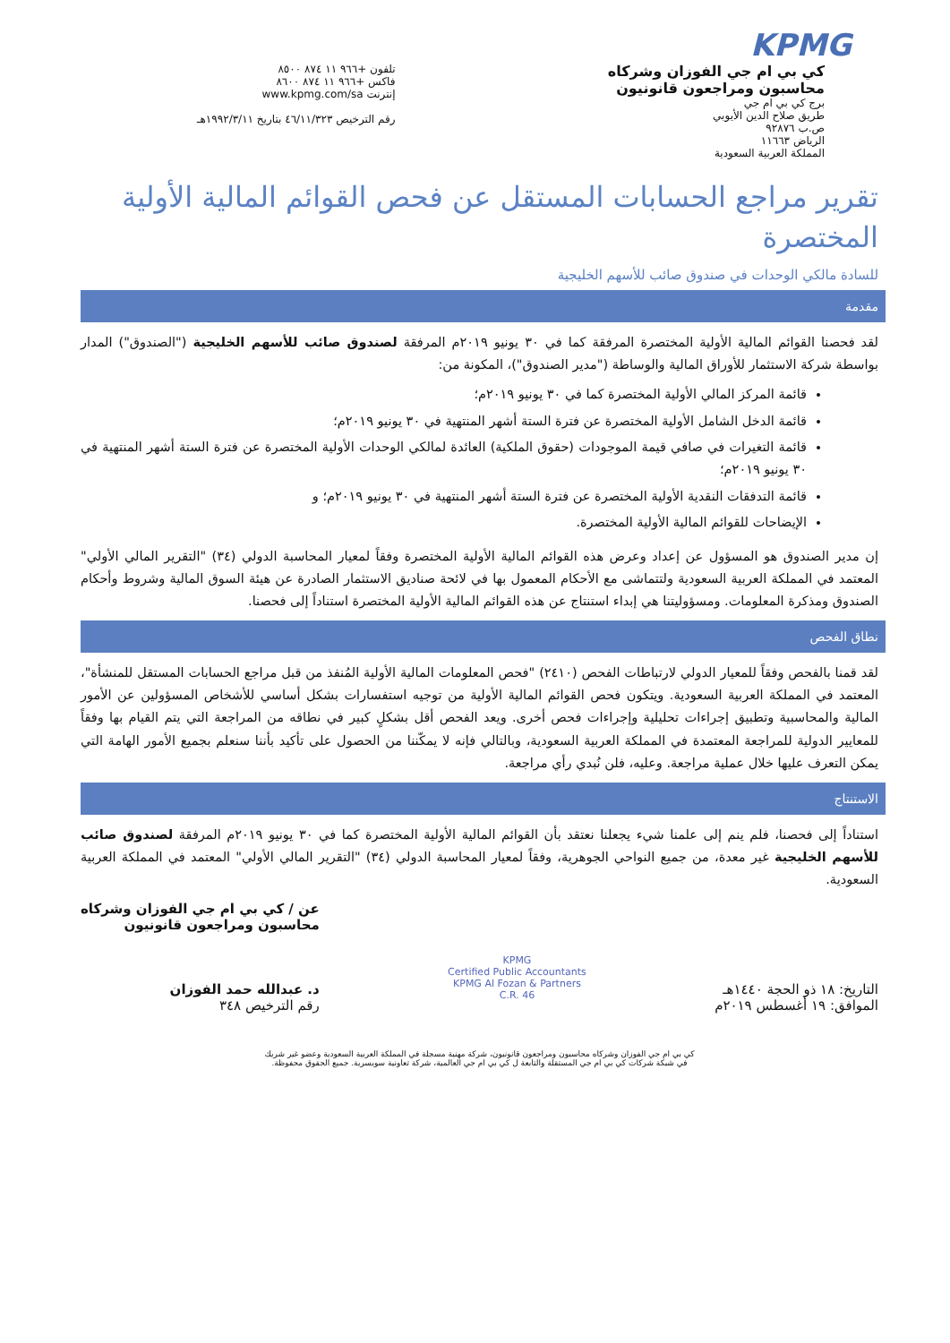KPMG
كي بي ام جي الفوزان وشركاه
محاسبون ومراجعون قانونيون
برج كي بي ام جي
طريق صلاح الدين الأيوبي
ص.ب ٩٢٨٧٦
الرياض ١١٦٦٣
المملكة العربية السعودية
تلفون +٩٦٦ ١١ ٨٧٤ ٨٥٠٠
فاكس +٩٦٦ ١١ ٨٧٤ ٨٦٠٠
إنترنت www.kpmg.com/sa
رقم الترخيص ٤٦/١١/٣٢٣ بتاريخ ١٩٩٢/٣/١١هـ
تقرير مراجع الحسابات المستقل عن فحص القوائم المالية الأولية المختصرة
للسادة مالكي الوحدات في صندوق صائب للأسهم الخليجية
مقدمة
لقد فحصنا القوائم المالية الأولية المختصرة المرفقة كما في ٣٠ يونيو ٢٠١٩م المرفقة لصندوق صائب للأسهم الخليجية ("الصندوق") المدار بواسطة شركة الاستثمار للأوراق المالية والوساطة ("مدير الصندوق")، المكونة من:
قائمة المركز المالي الأولية المختصرة كما في ٣٠ يونيو ٢٠١٩م؛
قائمة الدخل الشامل الأولية المختصرة عن فترة الستة أشهر المنتهية في ٣٠ يونيو ٢٠١٩م؛
قائمة التغيرات في صافي قيمة الموجودات (حقوق الملكية) العائدة لمالكي الوحدات الأولية المختصرة عن فترة الستة أشهر المنتهية في ٣٠ يونيو ٢٠١٩م؛
قائمة التدفقات النقدية الأولية المختصرة عن فترة الستة أشهر المنتهية في ٣٠ يونيو ٢٠١٩م؛ و
الإيضاحات للقوائم المالية الأولية المختصرة.
إن مدير الصندوق هو المسؤول عن إعداد وعرض هذه القوائم المالية الأولية المختصرة وفقاً لمعيار المحاسبة الدولي (٣٤) "التقرير المالي الأولي" المعتمد في المملكة العربية السعودية ولتتماشى مع الأحكام المعمول بها في لائحة صناديق الاستثمار الصادرة عن هيئة السوق المالية وشروط وأحكام الصندوق ومذكرة المعلومات. ومسؤوليتنا هي إبداء استنتاج عن هذه القوائم المالية الأولية المختصرة استناداً إلى فحصنا.
نطاق الفحص
لقد قمنا بالفحص وفقاً للمعيار الدولي لارتباطات الفحص (٢٤١٠) "فحص المعلومات المالية الأولية المُنفذ من قبل مراجع الحسابات المستقل للمنشأة"، المعتمد في المملكة العربية السعودية. ويتكون فحص القوائم المالية الأولية من توجيه استفسارات بشكل أساسي للأشخاص المسؤولين عن الأمور المالية والمحاسبية وتطبيق إجراءات تحليلية وإجراءات فحص أخرى. ويعد الفحص أقل بشكلٍ كبير في نطاقه من المراجعة التي يتم القيام بها وفقاً للمعايير الدولية للمراجعة المعتمدة في المملكة العربية السعودية، وبالتالي فإنه لا يمكّننا من الحصول على تأكيد بأننا سنعلم بجميع الأمور الهامة التي يمكن التعرف عليها خلال عملية مراجعة. وعليه، فلن نُبدي رأي مراجعة.
الاستنتاج
استناداً إلى فحصنا، فلم ينم إلى علمنا شيء يجعلنا نعتقد بأن القوائم المالية الأولية المختصرة كما في ٣٠ يونيو ٢٠١٩م المرفقة لصندوق صائب للأسهم الخليجية غير معدة، من جميع النواحي الجوهرية، وفقاً لمعيار المحاسبة الدولي (٣٤) "التقرير المالي الأولي" المعتمد في المملكة العربية السعودية.
التاريخ: ١٨ ذو الحجة ١٤٤٠هـ
الموافق: ١٩ أغسطس ٢٠١٩م
KPMG
Certified Public Accountants
KPMG Al Fozan & Partners
C.R. 46
عن / كي بي ام جي الفوزان وشركاه
محاسبون ومراجعون قانونيون
د. عبدالله حمد الفوزان
رقم الترخيص ٣٤٨
كي بي ام جي الفوزان وشركاه محاسبون ومراجعون قانونيون، شركة مهنية مسجلة في المملكة العربية السعودية وعضو غير شريك
في شبكة شركات كي بي ام جي المستقلة والتابعة ل كي بي ام جي العالمية، شركة تعاونية سويسرية. جميع الحقوق محفوظة.